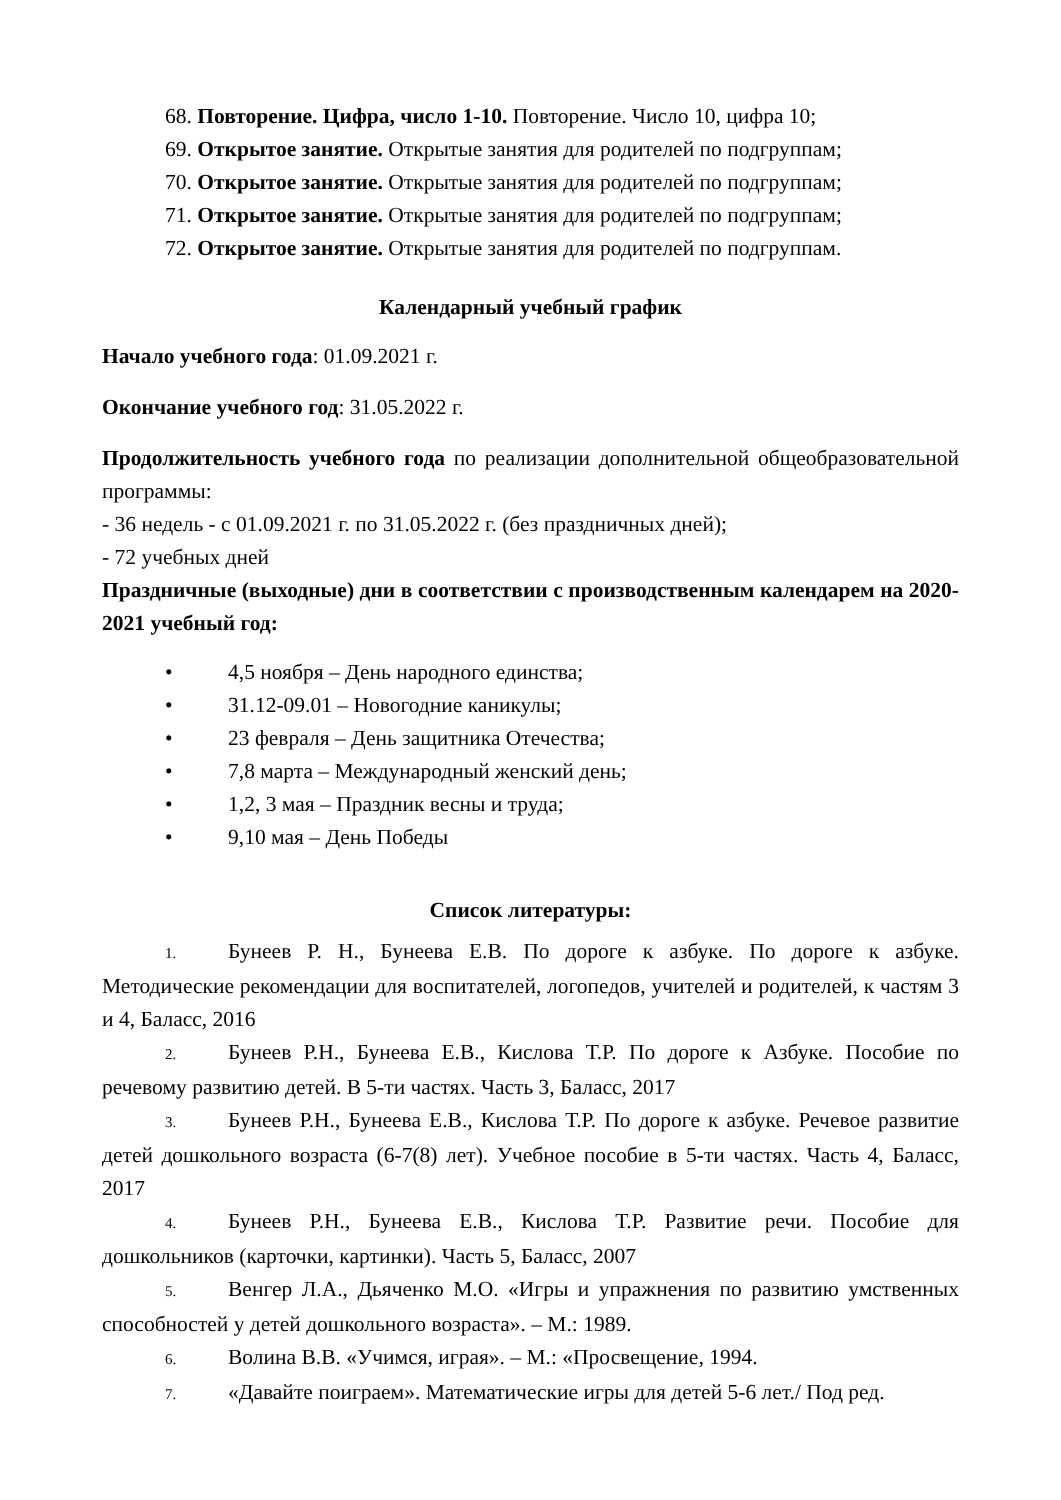68. Повторение. Цифра, число 1-10. Повторение. Число 10, цифра 10;
69. Открытое занятие. Открытые занятия для родителей по подгруппам;
70. Открытое занятие. Открытые занятия для родителей по подгруппам;
71. Открытое занятие. Открытые занятия для родителей по подгруппам;
72. Открытое занятие. Открытые занятия для родителей по подгруппам.
Календарный учебный график
Начало учебного года: 01.09.2021 г.
Окончание учебного год: 31.05.2022 г.
Продолжительность учебного года по реализации дополнительной общеобразовательной программы:
- 36 недель - с 01.09.2021 г. по 31.05.2022 г. (без праздничных дней);
- 72 учебных дней
Праздничные (выходные) дни в соответствии с производственным календарем на 2020-2021 учебный год:
• 4,5 ноября – День народного единства;
• 31.12-09.01 – Новогодние каникулы;
• 23 февраля – День защитника Отечества;
• 7,8 марта – Международный женский день;
• 1,2, 3 мая – Праздник весны и труда;
• 9,10 мая – День Победы
Список литературы:
1. Бунеев Р. Н., Бунеева Е.В. По дороге к азбуке. По дороге к азбуке. Методические рекомендации для воспитателей, логопедов, учителей и родителей, к частям 3 и 4, Баласс, 2016
2. Бунеев Р.Н., Бунеева Е.В., Кислова Т.Р. По дороге к Азбуке. Пособие по речевому развитию детей. В 5-ти частях. Часть 3, Баласс, 2017
3. Бунеев Р.Н., Бунеева Е.В., Кислова Т.Р. По дороге к азбуке. Речевое развитие детей дошкольного возраста (6-7(8) лет). Учебное пособие в 5-ти частях. Часть 4, Баласс, 2017
4. Бунеев Р.Н., Бунеева Е.В., Кислова Т.Р. Развитие речи. Пособие для дошкольников (карточки, картинки). Часть 5, Баласс, 2007
5. Венгер Л.А., Дьяченко М.О. «Игры и упражнения по развитию умственных способностей у детей дошкольного возраста». – М.: 1989.
6. Волина В.В. «Учимся, играя». – М.: «Просвещение, 1994.
7. «Давайте поиграем». Математические игры для детей 5-6 лет./ Под ред.